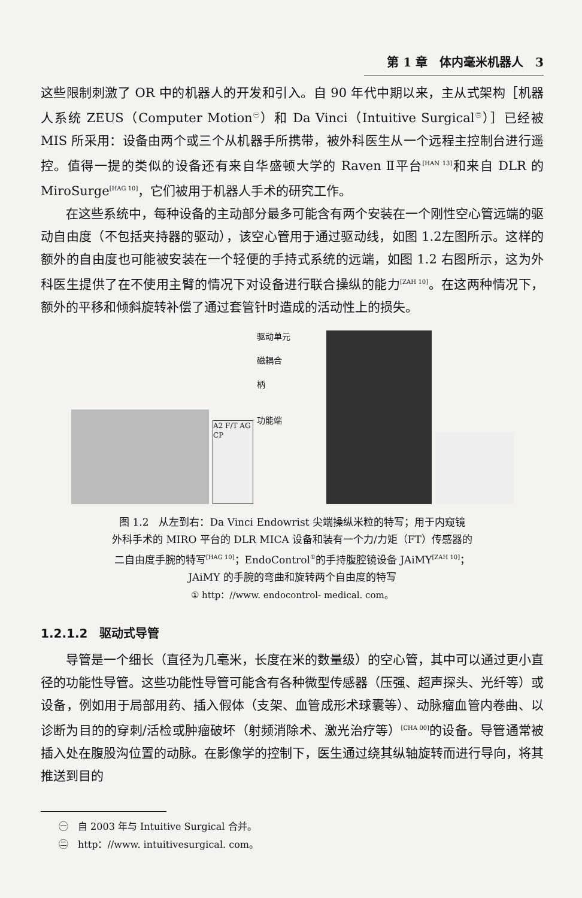第 1 章　体内毫米机器人　3
这些限制刺激了 OR 中的机器人的开发和引入。自 90 年代中期以来，主从式架构［机器人系统 ZEUS（Computer Motion<sup>㊀</sup>）和 Da Vinci（Intuitive Surgical<sup>㊁</sup>）］已经被 MIS 所采用：设备由两个或三个从机器手所携带，被外科医生从一个远程主控制台进行遥控。值得一提的类似的设备还有来自华盛顿大学的 Raven Ⅱ平台<sup>[HAN 13]</sup>和来自 DLR 的 MiroSurge<sup>[HAG 10]</sup>，它们被用于机器人手术的研究工作。
在这些系统中，每种设备的主动部分最多可能含有两个安装在一个刚性空心管远端的驱动自由度（不包括夹持器的驱动），该空心管用于通过驱动线，如图 1.2左图所示。这样的额外的自由度也可能被安装在一个轻便的手持式系统的远端，如图 1.2 右图所示，这为外科医生提供了在不使用主臂的情况下对设备进行联合操纵的能力<sup>[ZAH 10]</sup>。在这两种情况下，额外的平移和倾斜旋转补偿了通过套管针时造成的活动性上的损失。
A2 F/T AG CP
驱动单元
磁耦合
柄
功能端
图 1.2　从左到右：Da Vinci Endowrist 尖端操纵米粒的特写；用于内窥镜
外科手术的 MIRO 平台的 DLR MICA 设备和装有一个力/力矩（FT）传感器的
二自由度手腕的特写<sup>[HAG 10]</sup>；EndoControl<sup>①</sup>的手持腹腔镜设备 JAiMY<sup>[ZAH 10]</sup>；
JAiMY 的手腕的弯曲和旋转两个自由度的特写
① http：//www. endocontrol- medical. com。
1.2.1.2　驱动式导管
导管是一个细长（直径为几毫米，长度在米的数量级）的空心管，其中可以通过更小直径的功能性导管。这些功能性导管可能含有各种微型传感器（压强、超声探头、光纤等）或设备，例如用于局部用药、插入假体（支架、血管成形术球囊等）、动脉瘤血管内卷曲、以诊断为目的的穿刺/活检或肿瘤破坏（射频消除术、激光治疗等）<sup>[CHA 00]</sup>的设备。导管通常被插入处在腹股沟位置的动脉。在影像学的控制下，医生通过绕其纵轴旋转而进行导向，将其推送到目的
㊀　自 2003 年与 Intuitive Surgical 合并。
㊁　http：//www. intuitivesurgical. com。